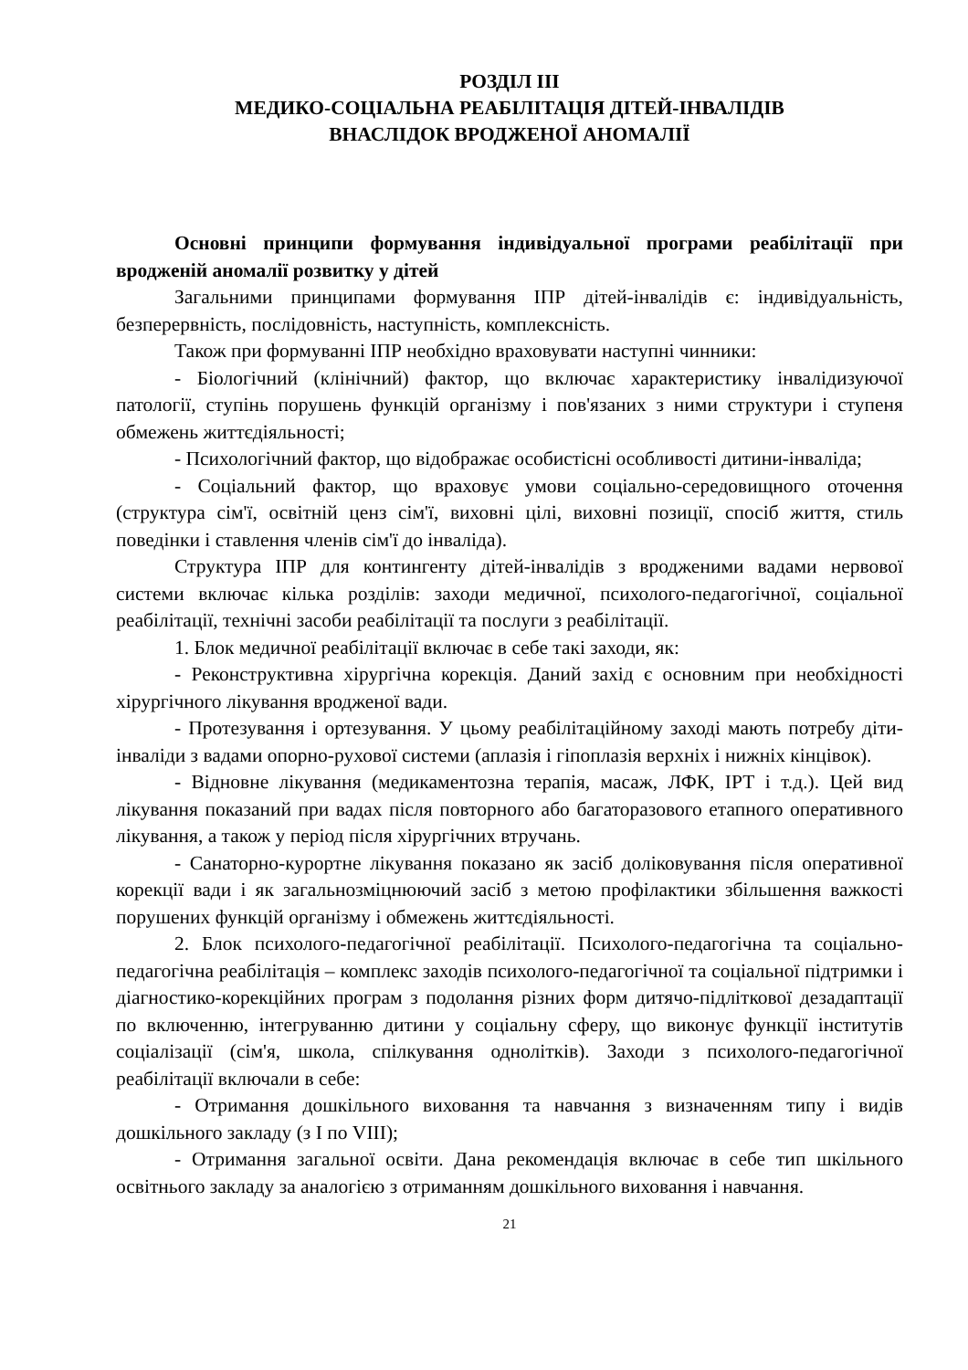РОЗДІЛ ІІІ
МЕДИКО-СОЦІАЛЬНА РЕАБІЛІТАЦІЯ ДІТЕЙ-ІНВАЛІДІВ
ВНАСЛІДОК ВРОДЖЕНОЇ АНОМАЛІЇ
Основні принципи формування індивідуальної програми реабілітації при вродженій аномалії розвитку у дітей
Загальними принципами формування ІПР дітей-інвалідів є: індивідуальність, безперервність, послідовність, наступність, комплексність.
Також при формуванні ІПР необхідно враховувати наступні чинники:
- Біологічний (клінічний) фактор, що включає характеристику інвалідизуючої патології, ступінь порушень функцій організму і пов'язаних з ними структури і ступеня обмежень життєдіяльності;
- Психологічний фактор, що відображає особистісні особливості дитини-інваліда;
- Соціальний фактор, що враховує умови соціально-середовищного оточення (структура сім'ї, освітній ценз сім'ї, виховні цілі, виховні позиції, спосіб життя, стиль поведінки і ставлення членів сім'ї до інваліда).
Структура ІПР для контингенту дітей-інвалідів з вродженими вадами нервової системи включає кілька розділів: заходи медичної, психолого-педагогічної, соціальної реабілітації, технічні засоби реабілітації та послуги з реабілітації.
1. Блок медичної реабілітації включає в себе такі заходи, як:
- Реконструктивна хірургічна корекція. Даний захід є основним при необхідності хірургічного лікування вродженої вади.
- Протезування і ортезування. У цьому реабілітаційному заході мають потребу діти-інваліди з вадами опорно-рухової системи (аплазія і гіпоплазія верхніх і нижніх кінцівок).
- Відновне лікування (медикаментозна терапія, масаж, ЛФК, ІРТ і т.д.). Цей вид лікування показаний при вадах після повторного або багаторазового етапного оперативного лікування, а також у період після хірургічних втручань.
- Санаторно-курортне лікування показано як засіб доліковування після оперативної корекції вади і як загальнозміцнюючий засіб з метою профілактики збільшення важкості порушених функцій організму і обмежень життєдіяльності.
2. Блок психолого-педагогічної реабілітації. Психолого-педагогічна та соціально-педагогічна реабілітація – комплекс заходів психолого-педагогічної та соціальної підтримки і діагностико-корекційних програм з подолання різних форм дитячо-підліткової дезадаптації по включенню, інтегруванню дитини у соціальну сферу, що виконує функції інститутів соціалізації (сім'я, школа, спілкування однолітків). Заходи з психолого-педагогічної реабілітації включали в себе:
- Отримання дошкільного виховання та навчання з визначенням типу і видів дошкільного закладу (з I по VIII);
- Отримання загальної освіти. Дана рекомендація включає в себе тип шкільного освітнього закладу за аналогією з отриманням дошкільного виховання і навчання.
21